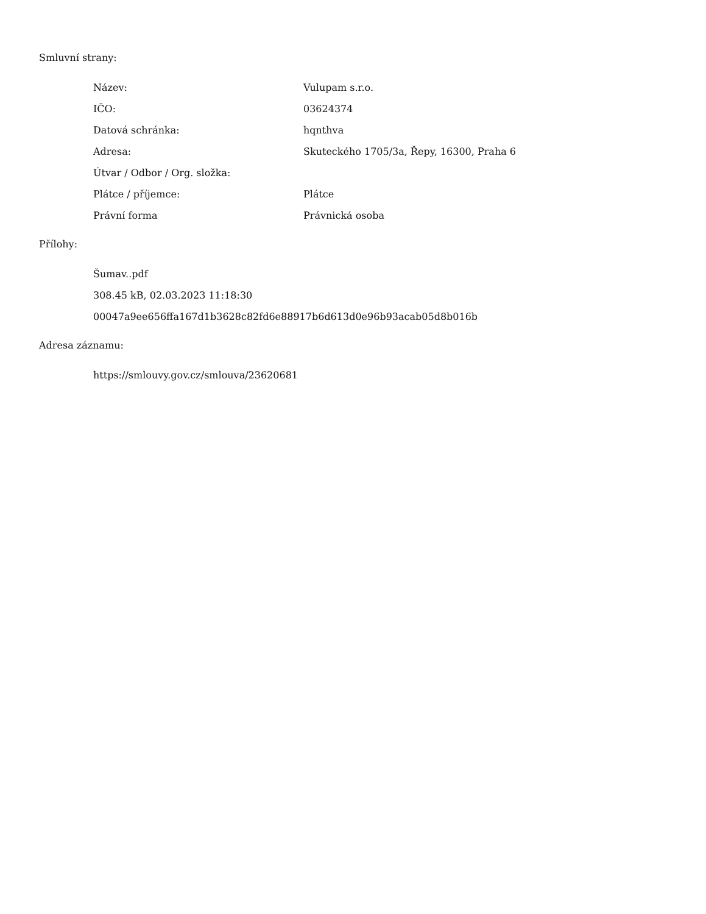Smluvní strany:
| Název: | Vulupam s.r.o. |
| IČO: | 03624374 |
| Datová schránka: | hqnthva |
| Adresa: | Skuteckého 1705/3a, Řepy, 16300, Praha 6 |
| Útvar / Odbor / Org. složka: | |
| Plátce / příjemce: | Plátce |
| Právní forma | Právnická osoba |
Přílohy:
Šumav..pdf
308.45 kB, 02.03.2023 11:18:30
00047a9ee656ffa167d1b3628c82fd6e88917b6d613d0e96b93acab05d8b016b
Adresa záznamu:
https://smlouvy.gov.cz/smlouva/23620681